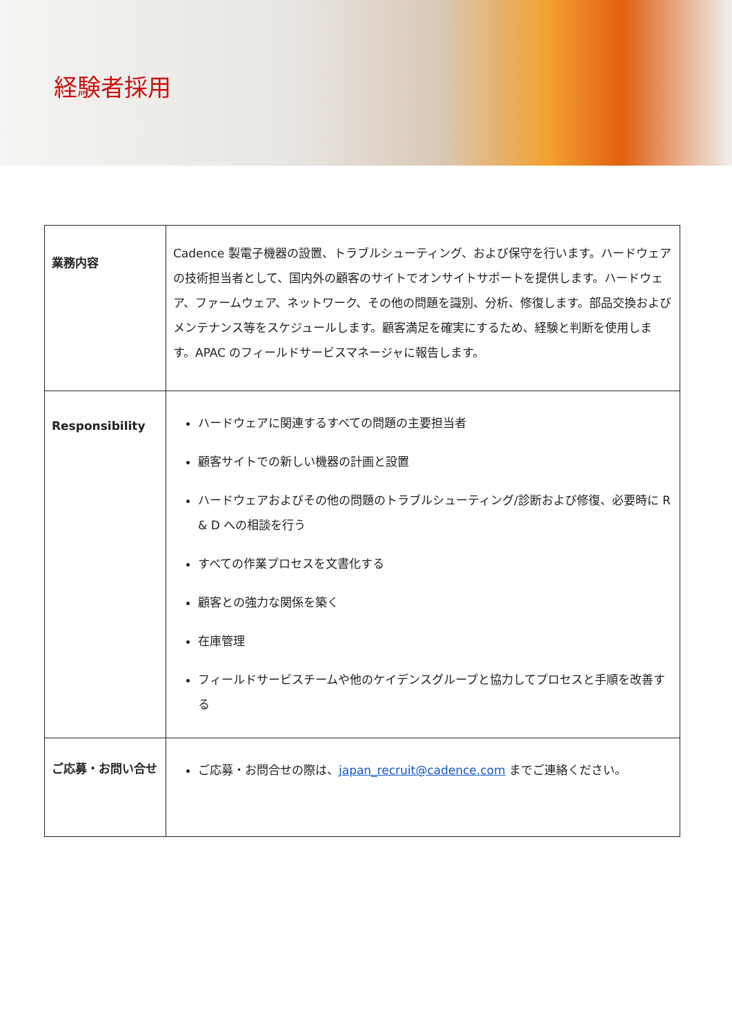経験者採用
| 業務内容 | Cadence 製電子機器の設置、トラブルシューティング、および保守を行います。ハードウェアの技術担当者として、国内外の顧客のサイトでオンサイトサポートを提供します。ハードウェア、ファームウェア、ネットワーク、その他の問題を識別、分析、修復します。部品交換およびメンテナンス等をスケジュールします。顧客満足を確実にするため、経験と判断を使用します。APAC のフィールドサービスマネージャに報告します。 |
| Responsibility | ハードウェアに関連するすべての問題の主要担当者 顧客サイトでの新しい機器の計画と設置 ハードウェアおよびその他の問題のトラブルシューティング/診断および修復、必要時に R & D への相談を行う すべての作業プロセスを文書化する 顧客との強力な関係を築く 在庫管理 フィールドサービスチームや他のケイデンスグループと協力してプロセスと手順を改善する |
| ご応募・お問い合せ | ご応募・お問合せの際は、 japan_recruit@cadence.com までご連絡ください。 |